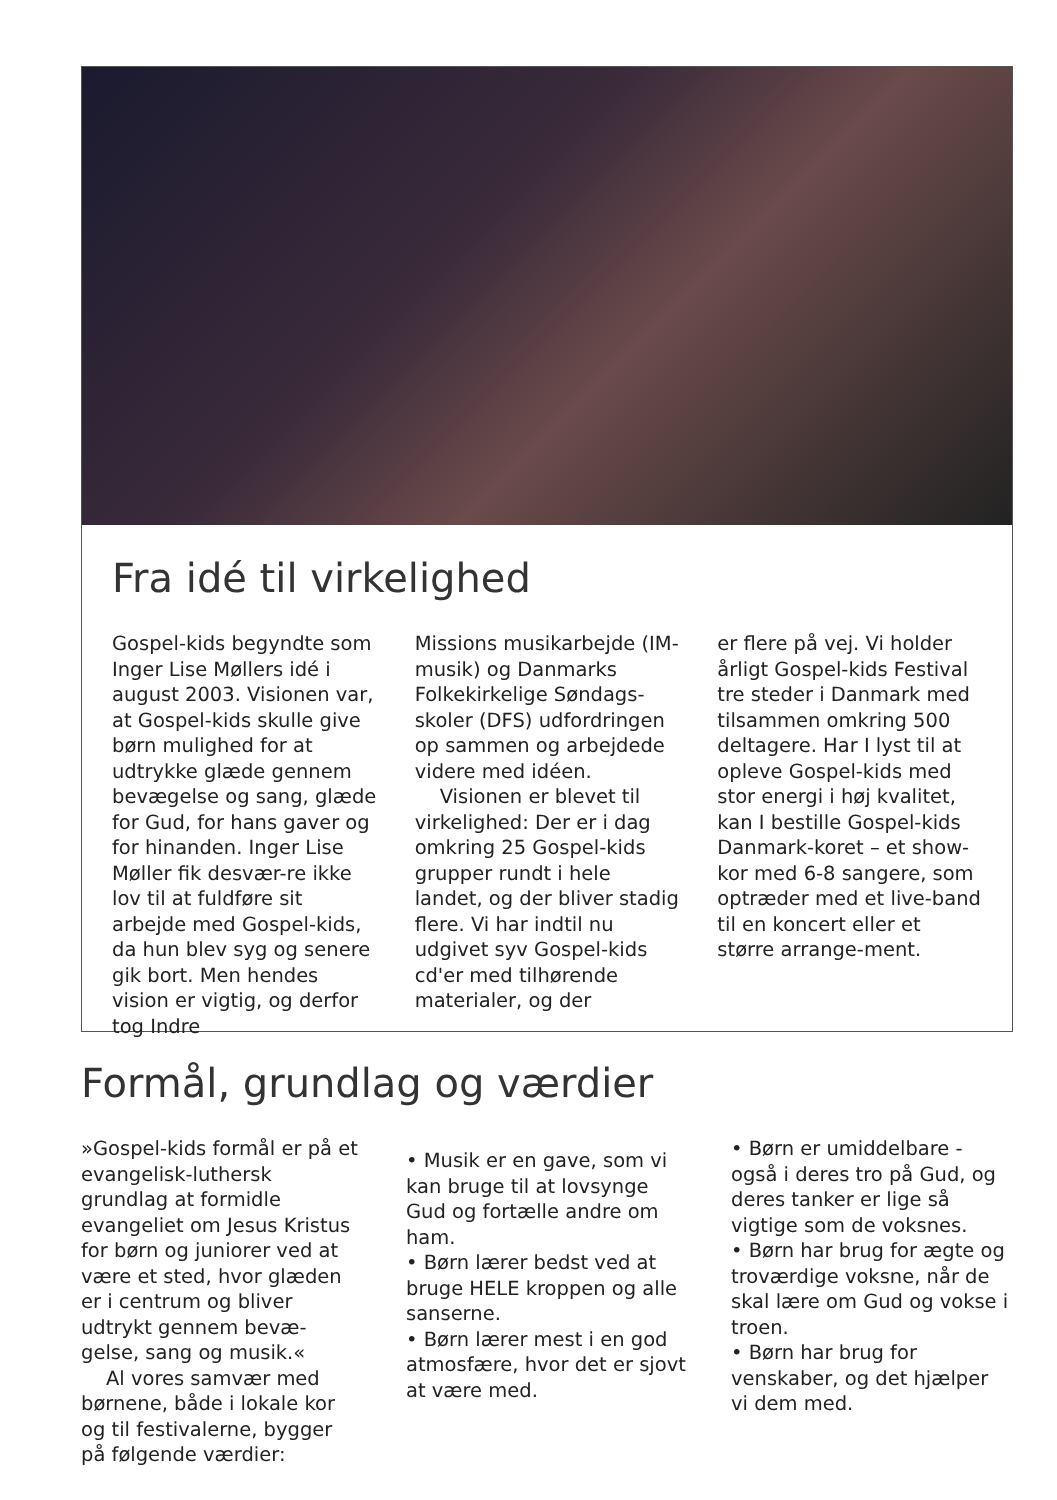Fra idé til virkelighed
Gospel-kids begyndte som Inger Lise Møllers idé i august 2003. Visionen var, at Gospel-kids skulle give børn mulighed for at udtrykke glæde gennem bevægelse og sang, glæde for Gud, for hans gaver og for hinanden. Inger Lise Møller fik desvær-re ikke lov til at fuldføre sit arbejde med Gospel-kids, da hun blev syg og senere gik bort. Men hendes vision er vigtig, og derfor tog Indre
Missions musikarbejde (IM-musik) og Danmarks Folkekirkelige Søndags-skoler (DFS) udfordringen op sammen og arbejdede videre med idéen.
Visionen er blevet til virkelighed: Der er i dag omkring 25 Gospel-kids grupper rundt i hele landet, og der bliver stadig flere. Vi har indtil nu udgivet syv Gospel-kids cd'er med tilhørende materialer, og der
er flere på vej. Vi holder årligt Gospel-kids Festival tre steder i Danmark med tilsammen omkring 500 deltagere. Har I lyst til at opleve Gospel-kids med stor energi i høj kvalitet, kan I bestille Gospel-kids Danmark-koret – et show-kor med 6-8 sangere, som optræder med et live-band til en koncert eller et større arrange-ment.
Formål, grundlag og værdier
»Gospel-kids formål er på et evangelisk-luthersk grundlag at formidle evangeliet om Jesus Kristus for børn og juniorer ved at være et sted, hvor glæden er i centrum og bliver udtrykt gennem bevæ-gelse, sang og musik.«
Al vores samvær med børnene, både i lokale kor og til festivalerne, bygger på følgende værdier:
• Musik er en gave, som vi kan bruge til at lovsynge Gud og fortælle andre om ham.
• Børn lærer bedst ved at bruge HELE kroppen og alle sanserne.
• Børn lærer mest i en god atmosfære, hvor det er sjovt at være med.
• Børn er umiddelbare - også i deres tro på Gud, og deres tanker er lige så vigtige som de voksnes.
• Børn har brug for ægte og troværdige voksne, når de skal lære om Gud og vokse i troen.
• Børn har brug for venskaber, og det hjælper vi dem med.